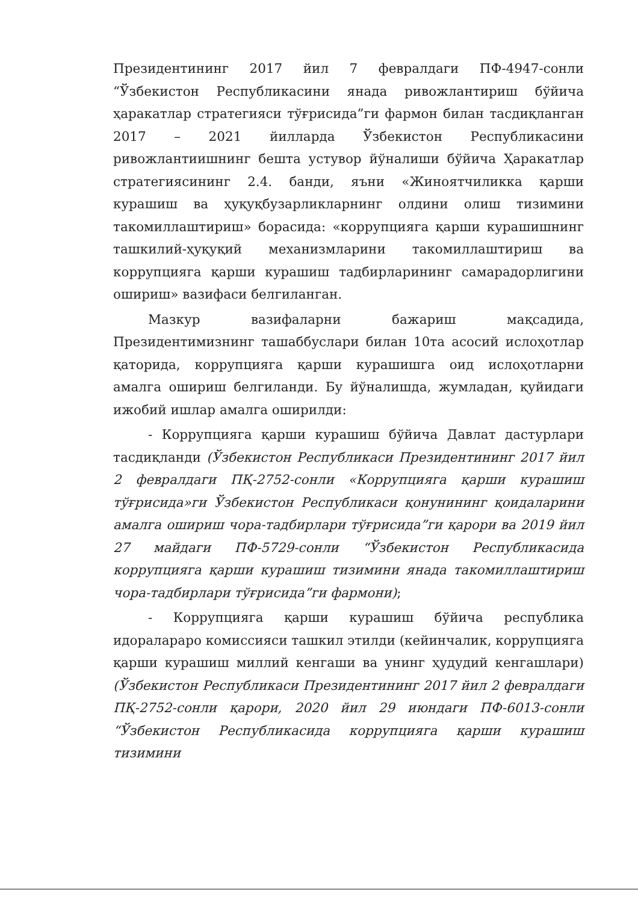Президентининг 2017 йил 7 февралдаги ПФ-4947-сонли “Ўзбекистон Республикасини янада ривожлантириш бўйича ҳаракатлар стратегияси тўғрисида”ги фармон билан тасдиқланган 2017 – 2021 йилларда Ўзбекистон Республикасини ривожлантиишнинг бешта устувор йўналиши бўйича Ҳаракатлар стратегиясининг 2.4. банди, яъни «Жиноятчиликка қарши курашиш ва ҳуқуқбузарликларнинг олдини олиш тизимини такомиллаштириш» борасида: «коррупцияга қарши курашишнинг ташкилий-ҳуқуқий механизмларини такомиллаштириш ва коррупцияга қарши курашиш тадбирларининг самарадорлигини ошириш» вазифаси белгиланган.
Мазкур вазифаларни бажариш мақсадида, Президентимизнинг ташаббуслари билан 10та асосий ислоҳотлар қаторида, коррупцияга қарши курашишга оид ислоҳотларни амалга ошириш белгиланди. Бу йўналишда, жумладан, қуйидаги ижобий ишлар амалга оширилди:
- Коррупцияга қарши курашиш бўйича Давлат дастурлари тасдиқланди (Ўзбекистон Республикаси Президентининг 2017 йил 2 февралдаги ПҚ-2752-сонли «Коррупцияга қарши курашиш тўғрисида»ги Ўзбекистон Республикаси қонунининг қоидаларини амалга ошириш чора-тадбирлари тўғрисида”ги қарори ва 2019 йил 27 майдаги ПФ-5729-сонли “Ўзбекистон Республикасида коррупцияга қарши курашиш тизимини янада такомиллаштириш чора-тадбирлари тўғрисида”ги фармони);
- Коррупцияга қарши курашиш бўйича республика идоралараро комиссияси ташкил этилди (кейинчалик, коррупцияга қарши курашиш миллий кенгаши ва унинг ҳудудий кенгашлари) (Ўзбекистон Республикаси Президентининг 2017 йил 2 февралдаги ПҚ-2752-сонли қарори, 2020 йил 29 июндаги ПФ-6013-сонли “Ўзбекистон Республикасида коррупцияга қарши курашиш тизимини